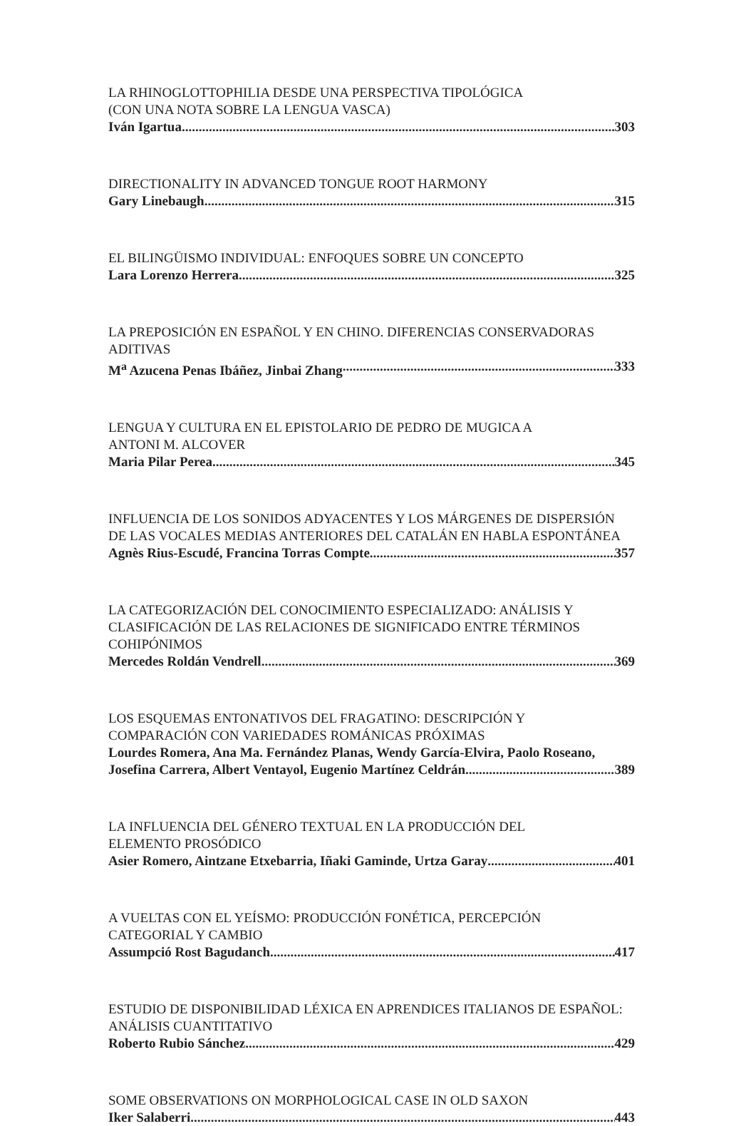LA RHINOGLOTTOPHILIA DESDE UNA PERSPECTIVA TIPOLÓGICA
(CON UNA NOTA SOBRE LA LENGUA VASCA)
Iván Igartua 303
DIRECTIONALITY IN ADVANCED TONGUE ROOT HARMONY
Gary Linebaugh 315
EL BILINGÜISMO INDIVIDUAL: ENFOQUES SOBRE UN CONCEPTO
Lara Lorenzo Herrera 325
LA PREPOSICIÓN EN ESPAÑOL Y EN CHINO. DIFERENCIAS CONSERVADORAS ADITIVAS
M<sup>a</sup> Azucena Penas Ibáñez, Jinbai Zhang 333
LENGUA Y CULTURA EN EL EPISTOLARIO DE PEDRO DE MUGICA A
ANTONI M. ALCOVER
Maria Pilar Perea 345
INFLUENCIA DE LOS SONIDOS ADYACENTES Y LOS MÁRGENES DE DISPERSIÓN DE LAS VOCALES MEDIAS ANTERIORES DEL CATALÁN EN HABLA ESPONTÁNEA
Agnès Rius-Escudé, Francina Torras Compte 357
LA CATEGORIZACIÓN DEL CONOCIMIENTO ESPECIALIZADO: ANÁLISIS Y CLASIFICACIÓN DE LAS RELACIONES DE SIGNIFICADO ENTRE TÉRMINOS COHIPÓNIMOS
Mercedes Roldán Vendrell 369
LOS ESQUEMAS ENTONATIVOS DEL FRAGATINO: DESCRIPCIÓN Y
COMPARACIÓN CON VARIEDADES ROMÁNICAS PRÓXIMAS
Lourdes Romera, Ana Ma. Fernández Planas, Wendy García-Elvira, Paolo Roseano,
Josefina Carrera, Albert Ventayol, Eugenio Martínez Celdrán 389
LA INFLUENCIA DEL GÉNERO TEXTUAL EN LA PRODUCCIÓN DEL
ELEMENTO PROSÓDICO
Asier Romero, Aintzane Etxebarria, Iñaki Gaminde, Urtza Garay 401
A VUELTAS CON EL YEÍSMO: PRODUCCIÓN FONÉTICA, PERCEPCIÓN
CATEGORIAL Y CAMBIO
Assumpció Rost Bagudanch 417
ESTUDIO DE DISPONIBILIDAD LÉXICA EN APRENDICES ITALIANOS DE ESPAÑOL: ANÁLISIS CUANTITATIVO
Roberto Rubio Sánchez 429
SOME OBSERVATIONS ON MORPHOLOGICAL CASE IN OLD SAXON
Iker Salaberri 443